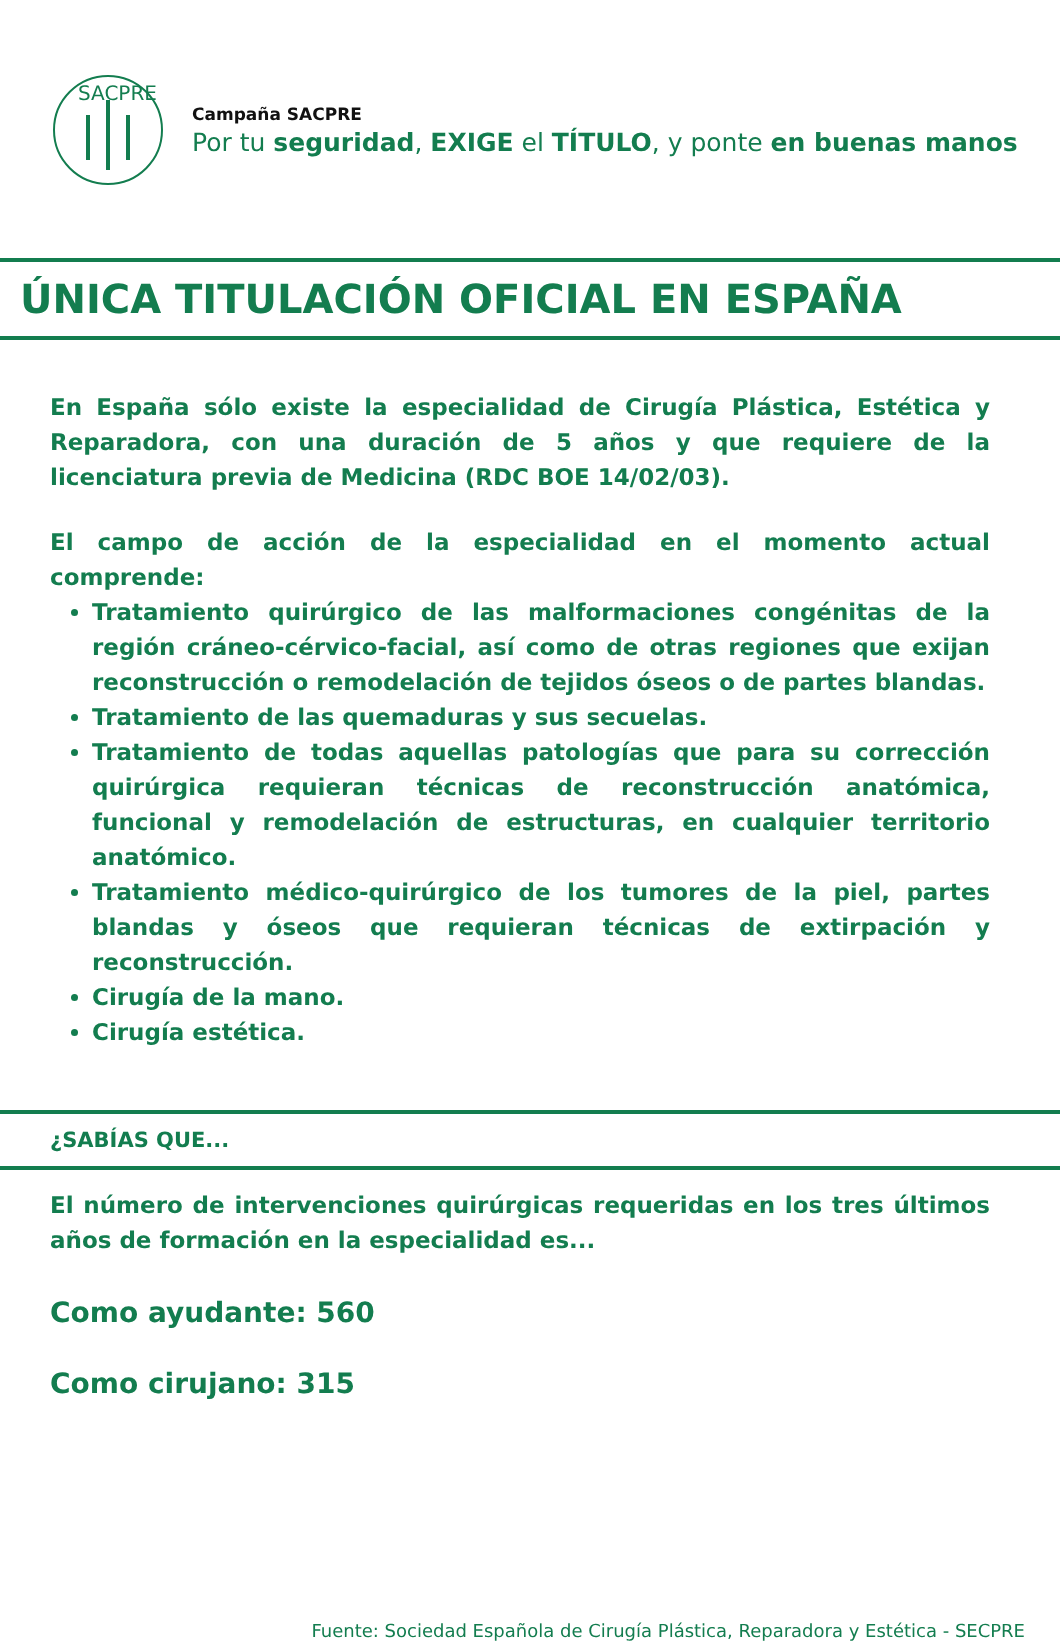SACPRE
Campaña SACPRE
Por tu seguridad, EXIGE el TÍTULO, y ponte en buenas manos
ÚNICA TITULACIÓN OFICIAL EN ESPAÑA
En España sólo existe la especialidad de Cirugía Plástica, Estética y Reparadora, con una duración de 5 años y que requiere de la licenciatura previa de Medicina (RDC BOE 14/02/03).
El campo de acción de la especialidad en el momento actual comprende:
Tratamiento quirúrgico de las malformaciones congénitas de la región cráneo-cérvico-facial, así como de otras regiones que exijan reconstrucción o remodelación de tejidos óseos o de partes blandas.
Tratamiento de las quemaduras y sus secuelas.
Tratamiento de todas aquellas patologías que para su corrección quirúrgica requieran técnicas de reconstrucción anatómica, funcional y remodelación de estructuras, en cualquier territorio anatómico.
Tratamiento médico-quirúrgico de los tumores de la piel, partes blandas y óseos que requieran técnicas de extirpación y reconstrucción.
Cirugía de la mano.
Cirugía estética.
¿SABÍAS QUE...
El número de intervenciones quirúrgicas requeridas en los tres últimos años de formación en la especialidad es...
Como ayudante: 560
Como cirujano: 315
Fuente: Sociedad Española de Cirugía Plástica, Reparadora y Estética - SECPRE